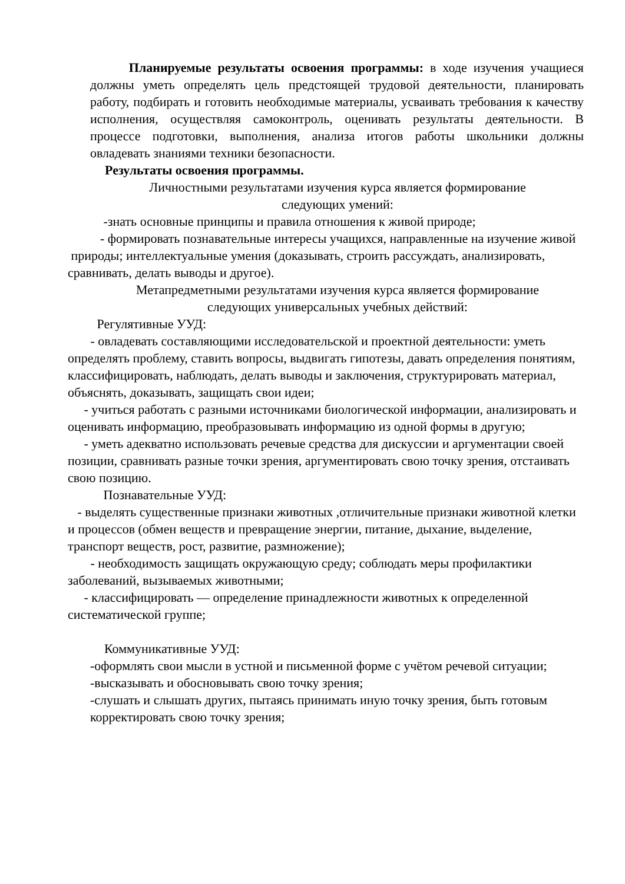Планируемые результаты освоения программы: в ходе изучения учащиеся должны уметь определять цель предстоящей трудовой деятельности, планировать работу, подбирать и готовить необходимые материалы, усваивать требования к качеству исполнения, осуществляя самоконтроль, оценивать результаты деятельности. В процессе подготовки, выполнения, анализа итогов работы школьники должны овладевать знаниями техники безопасности.
Результаты освоения программы.
Личностными результатами изучения курса является формирование
следующих умений:
-знать основные принципы и правила отношения к живой природе;
- формировать познавательные интересы учащихся, направленные на изучение живой природы; интеллектуальные умения (доказывать, строить рассуждать, анализировать, сравнивать, делать выводы и другое).
Метапредметными результатами изучения курса является формирование
следующих универсальных учебных действий:
Регулятивные УУД:
- овладевать составляющими исследовательской и проектной деятельности: уметь определять проблему, ставить вопросы, выдвигать гипотезы, давать определения понятиям, классифицировать, наблюдать, делать выводы и заключения, структурировать материал, объяснять, доказывать, защищать свои идеи;
- учиться работать с разными источниками биологической информации, анализировать и оценивать информацию, преобразовывать информацию из одной формы в другую;
- уметь адекватно использовать речевые средства для дискуссии и аргументации своей позиции, сравнивать разные точки зрения, аргументировать свою точку зрения, отстаивать свою позицию.
Познавательные УУД:
- выделять существенные признаки животных ,отличительные признаки животной клетки и процессов (обмен веществ и превращение энергии, питание, дыхание, выделение, транспорт веществ, рост, развитие, размножение);
- необходимость защищать окружающую среду; соблюдать меры профилактики заболеваний, вызываемых животными;
- классифицировать — определение принадлежности животных к определенной систематической группе;
Коммуникативные УУД:
-оформлять свои мысли в устной и письменной форме с учётом речевой ситуации;
-высказывать и обосновывать свою точку зрения;
-слушать и слышать других, пытаясь принимать иную точку зрения, быть готовым корректировать свою точку зрения;